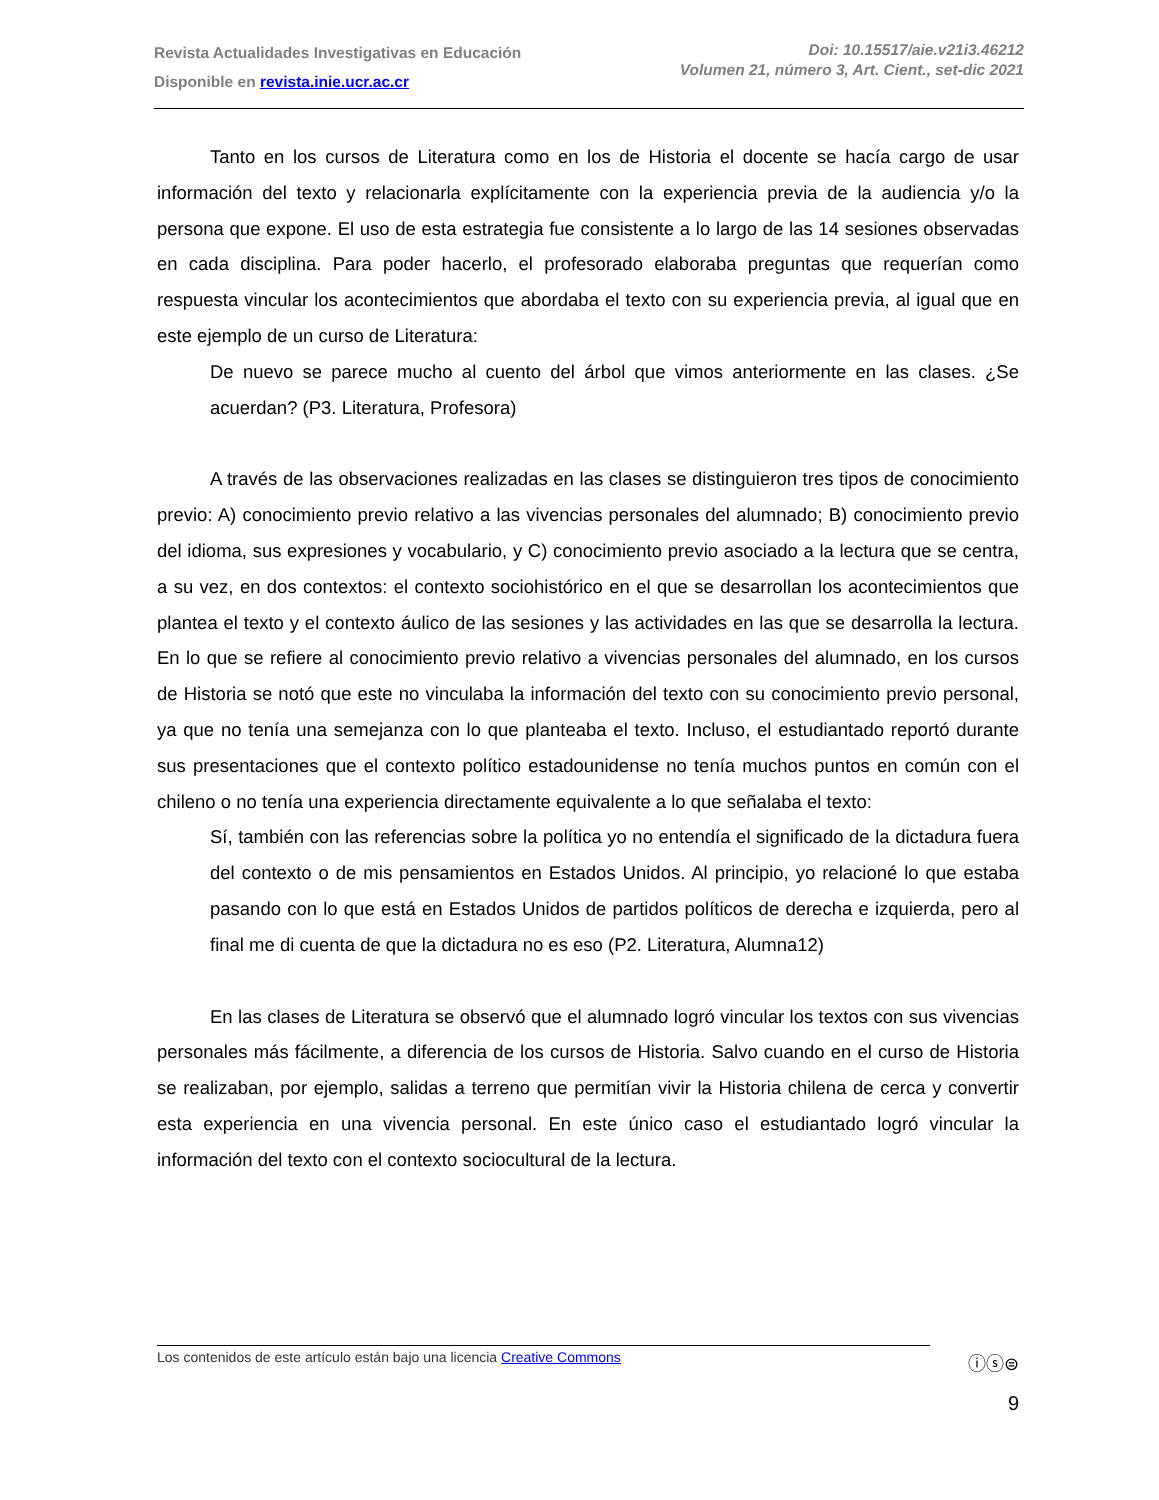Revista Actualidades Investigativas en Educación
Disponible en revista.inie.ucr.ac.cr
Doi: 10.15517/aie.v21i3.46212
Volumen 21, número 3, Art. Cient., set-dic 2021
Tanto en los cursos de Literatura como en los de Historia el docente se hacía cargo de usar información del texto y relacionarla explícitamente con la experiencia previa de la audiencia y/o la persona que expone. El uso de esta estrategia fue consistente a lo largo de las 14 sesiones observadas en cada disciplina. Para poder hacerlo, el profesorado elaboraba preguntas que requerían como respuesta vincular los acontecimientos que abordaba el texto con su experiencia previa, al igual que en este ejemplo de un curso de Literatura:
De nuevo se parece mucho al cuento del árbol que vimos anteriormente en las clases. ¿Se acuerdan? (P3. Literatura, Profesora)
A través de las observaciones realizadas en las clases se distinguieron tres tipos de conocimiento previo: A) conocimiento previo relativo a las vivencias personales del alumnado; B) conocimiento previo del idioma, sus expresiones y vocabulario, y C) conocimiento previo asociado a la lectura que se centra, a su vez, en dos contextos: el contexto sociohistórico en el que se desarrollan los acontecimientos que plantea el texto y el contexto áulico de las sesiones y las actividades en las que se desarrolla la lectura. En lo que se refiere al conocimiento previo relativo a vivencias personales del alumnado, en los cursos de Historia se notó que este no vinculaba la información del texto con su conocimiento previo personal, ya que no tenía una semejanza con lo que planteaba el texto. Incluso, el estudiantado reportó durante sus presentaciones que el contexto político estadounidense no tenía muchos puntos en común con el chileno o no tenía una experiencia directamente equivalente a lo que señalaba el texto:
Sí, también con las referencias sobre la política yo no entendía el significado de la dictadura fuera del contexto o de mis pensamientos en Estados Unidos. Al principio, yo relacioné lo que estaba pasando con lo que está en Estados Unidos de partidos políticos de derecha e izquierda, pero al final me di cuenta de que la dictadura no es eso (P2. Literatura, Alumna12)
En las clases de Literatura se observó que el alumnado logró vincular los textos con sus vivencias personales más fácilmente, a diferencia de los cursos de Historia. Salvo cuando en el curso de Historia se realizaban, por ejemplo, salidas a terreno que permitían vivir la Historia chilena de cerca y convertir esta experiencia en una vivencia personal. En este único caso el estudiantado logró vincular la información del texto con el contexto sociocultural de la lectura.
Los contenidos de este artículo están bajo una licencia Creative Commons ⓘⓢ⊜
9